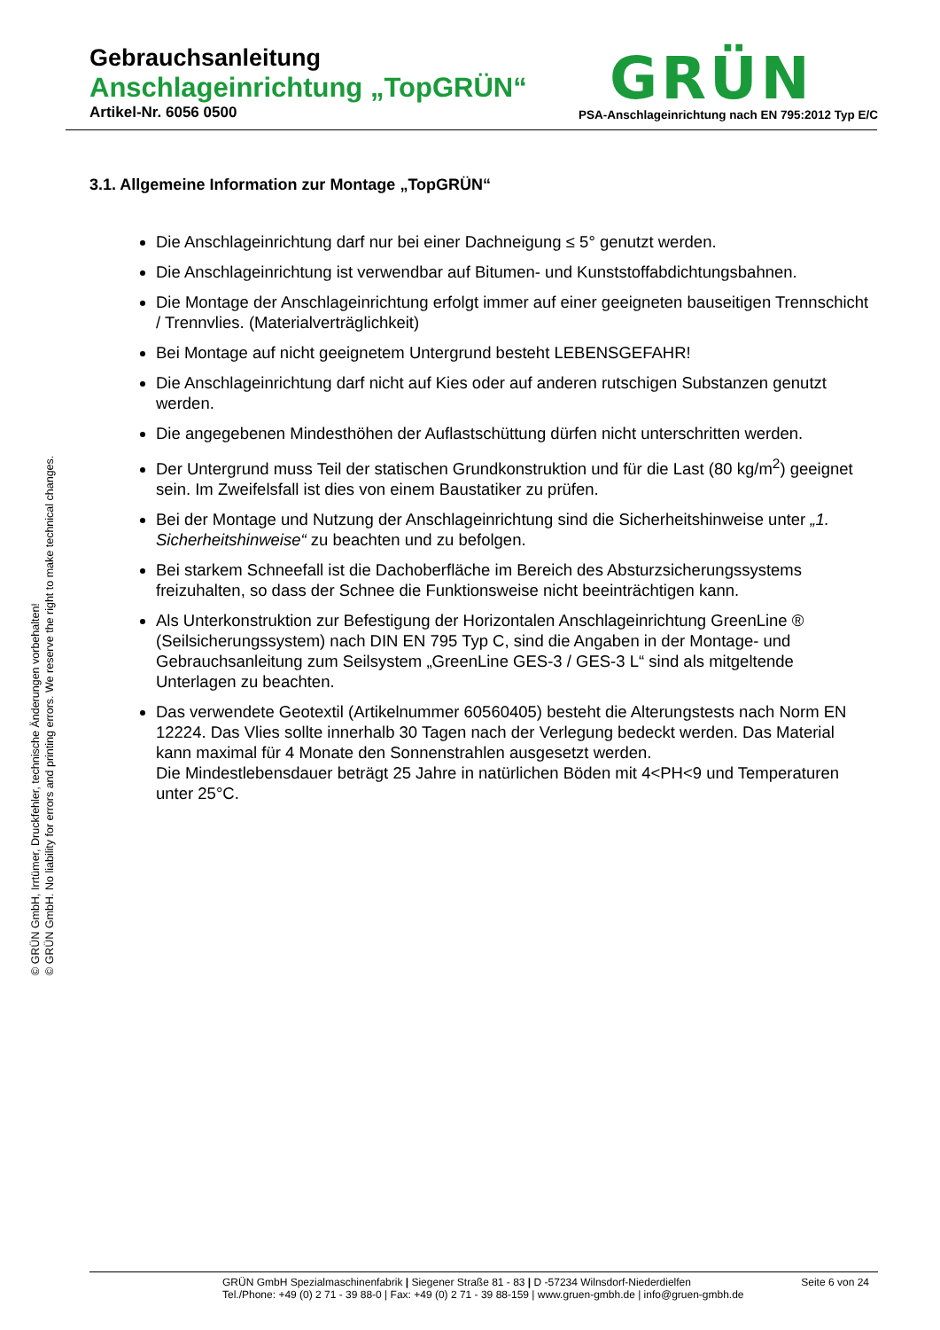Gebrauchsanleitung
Anschlageinrichtung „TopGRÜN“
Artikel-Nr. 6056 0500 PSA-Anschlageinrichtung nach EN 795:2012 Typ E/C
GRÜN
© GRÜN GmbH, Irrtümer, Druckfehler, technische Änderungen vorbehalten!
© GRÜN GmbH. No liability for errors and printing errors. We reserve the right to make technical changes.
3.1. Allgemeine Information zur Montage „TopGRÜN“
Die Anschlageinrichtung darf nur bei einer Dachneigung ≤ 5° genutzt werden.
Die Anschlageinrichtung ist verwendbar auf Bitumen- und Kunststoffabdichtungsbahnen.
Die Montage der Anschlageinrichtung erfolgt immer auf einer geeigneten bauseitigen Trennschicht / Trennvlies. (Materialverträglichkeit)
Bei Montage auf nicht geeignetem Untergrund besteht LEBENSGEFAHR!
Die Anschlageinrichtung darf nicht auf Kies oder auf anderen rutschigen Substanzen genutzt werden.
Die angegebenen Mindesthöhen der Auflastschüttung dürfen nicht unterschritten werden.
Der Untergrund muss Teil der statischen Grundkonstruktion und für die Last (80 kg/m<sup>2</sup>) geeignet sein. Im Zweifelsfall ist dies von einem Baustatiker zu prüfen.
Bei der Montage und Nutzung der Anschlageinrichtung sind die Sicherheitshinweise unter „1. Sicherheitshinweise“ zu beachten und zu befolgen.
Bei starkem Schneefall ist die Dachoberfläche im Bereich des Absturzsicherungssystems freizuhalten, so dass der Schnee die Funktionsweise nicht beeinträchtigen kann.
Als Unterkonstruktion zur Befestigung der Horizontalen Anschlageinrichtung GreenLine ® (Seilsicherungssystem) nach DIN EN 795 Typ C, sind die Angaben in der Montage- und Gebrauchsanleitung zum Seilsystem „GreenLine GES-3 / GES-3 L“ sind als mitgeltende Unterlagen zu beachten.
Das verwendete Geotextil (Artikelnummer 60560405) besteht die Alterungstests nach Norm EN 12224. Das Vlies sollte innerhalb 30 Tagen nach der Verlegung bedeckt werden. Das Material kann maximal für 4 Monate den Sonnenstrahlen ausgesetzt werden.
Die Mindestlebensdauer beträgt 25 Jahre in natürlichen Böden mit 4<PH<9 und Temperaturen unter 25°C.
GRÜN GmbH Spezialmaschinenfabrik | Siegener Straße 81 - 83 | D -57234 Wilnsdorf-Niederdielfen Seite 6 von 24
Tel./Phone: +49 (0) 2 71 - 39 88-0 | Fax: +49 (0) 2 71 - 39 88-159 | www.gruen-gmbh.de | info@gruen-gmbh.de